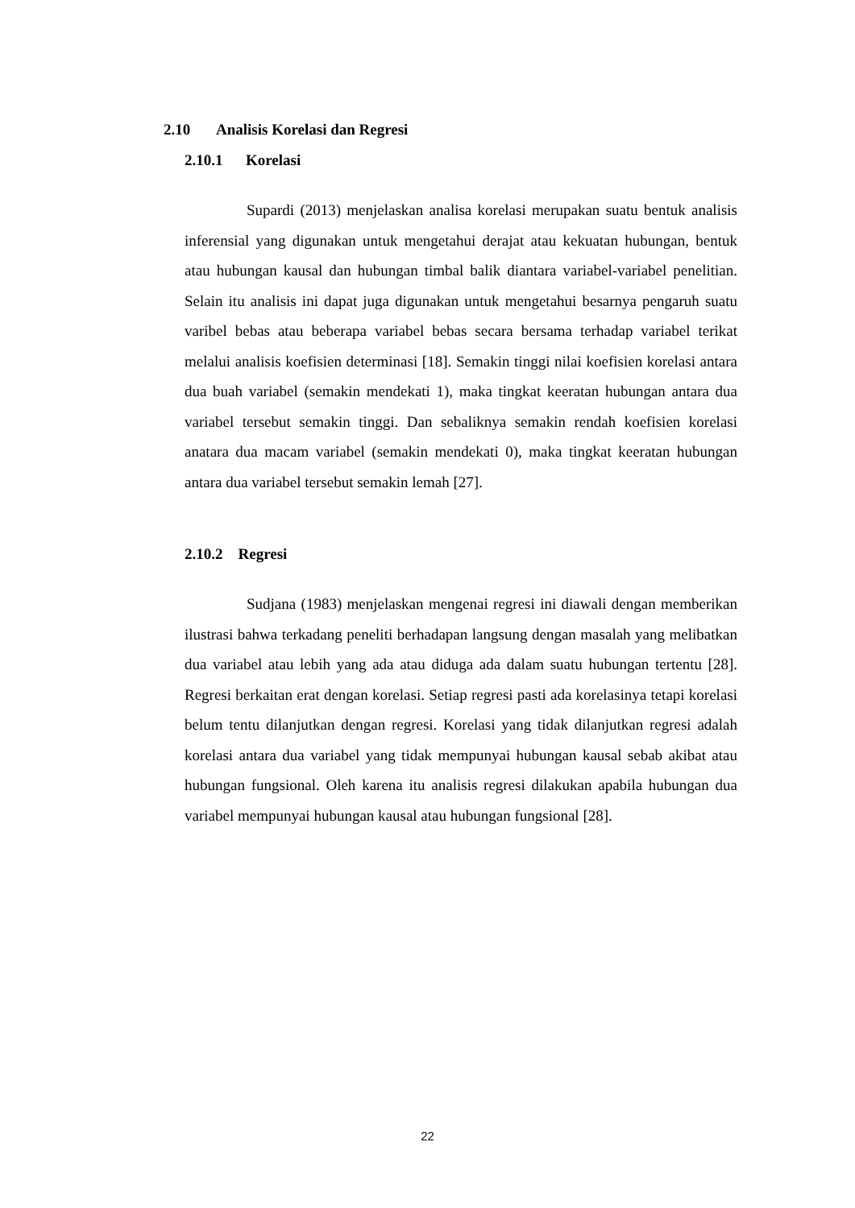2.10 Analisis Korelasi dan Regresi
2.10.1 Korelasi
Supardi (2013) menjelaskan analisa korelasi merupakan suatu bentuk analisis inferensial yang digunakan untuk mengetahui derajat atau kekuatan hubungan, bentuk atau hubungan kausal dan hubungan timbal balik diantara variabel-variabel penelitian. Selain itu analisis ini dapat juga digunakan untuk mengetahui besarnya pengaruh suatu varibel bebas atau beberapa variabel bebas secara bersama terhadap variabel terikat melalui analisis koefisien determinasi [18]. Semakin tinggi nilai koefisien korelasi antara dua buah variabel (semakin mendekati 1), maka tingkat keeratan hubungan antara dua variabel tersebut semakin tinggi. Dan sebaliknya semakin rendah koefisien korelasi anatara dua macam variabel (semakin mendekati 0), maka tingkat keeratan hubungan antara dua variabel tersebut semakin lemah [27].
2.10.2 Regresi
Sudjana (1983) menjelaskan mengenai regresi ini diawali dengan memberikan ilustrasi bahwa terkadang peneliti berhadapan langsung dengan masalah yang melibatkan dua variabel atau lebih yang ada atau diduga ada dalam suatu hubungan tertentu [28]. Regresi berkaitan erat dengan korelasi. Setiap regresi pasti ada korelasinya tetapi korelasi belum tentu dilanjutkan dengan regresi. Korelasi yang tidak dilanjutkan regresi adalah korelasi antara dua variabel yang tidak mempunyai hubungan kausal sebab akibat atau hubungan fungsional. Oleh karena itu analisis regresi dilakukan apabila hubungan dua variabel mempunyai hubungan kausal atau hubungan fungsional [28].
22